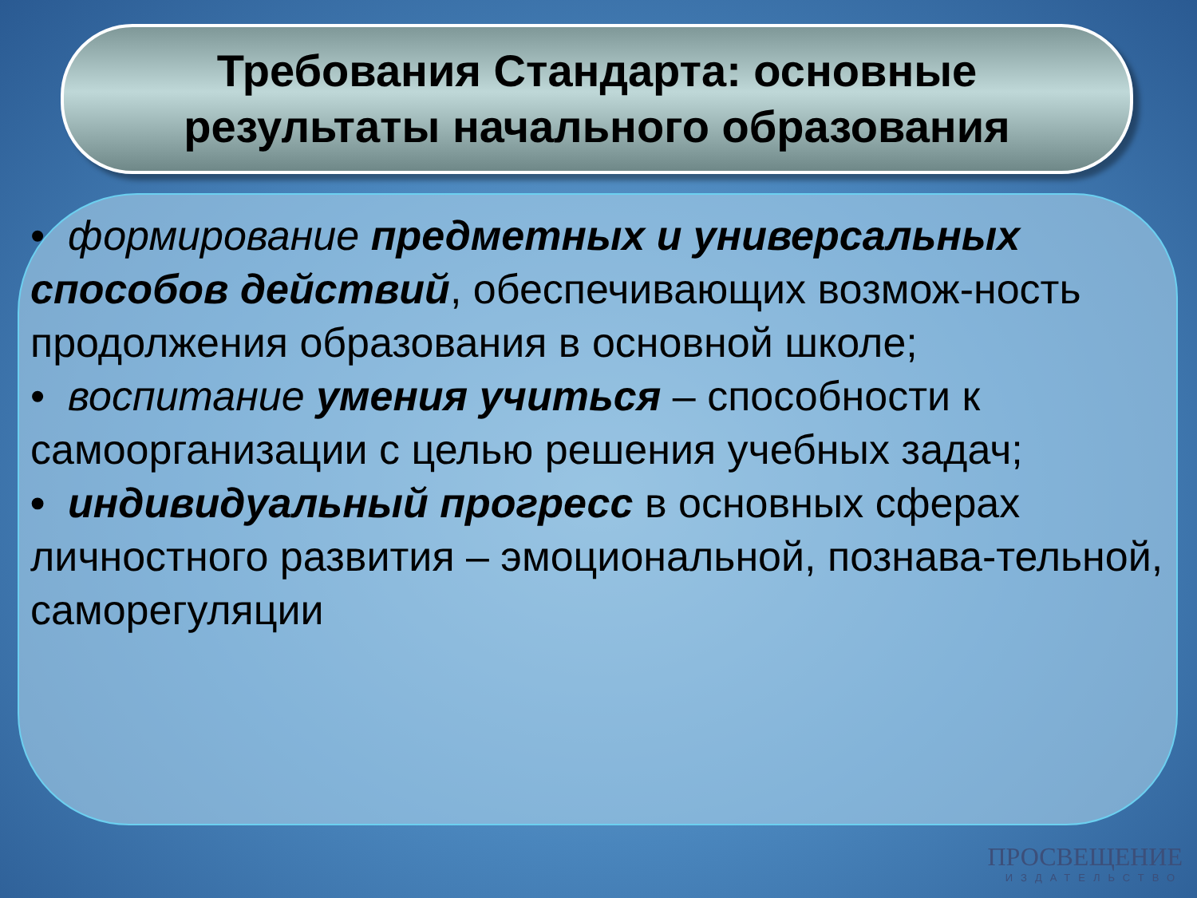Требования Стандарта: основные
результаты начального образования
• формирование предметных и универсальных способов действий, обеспечивающих возмож-ность продолжения образования в основной школе;
• воспитание умения учиться – способности к самоорганизации с целью решения учебных задач;
• индивидуальный прогресс в основных сферах личностного развития – эмоциональной, познава-тельной, саморегуляции
ПРОСВЕЩЕНИЕ
ИЗДАТЕЛЬСТВО